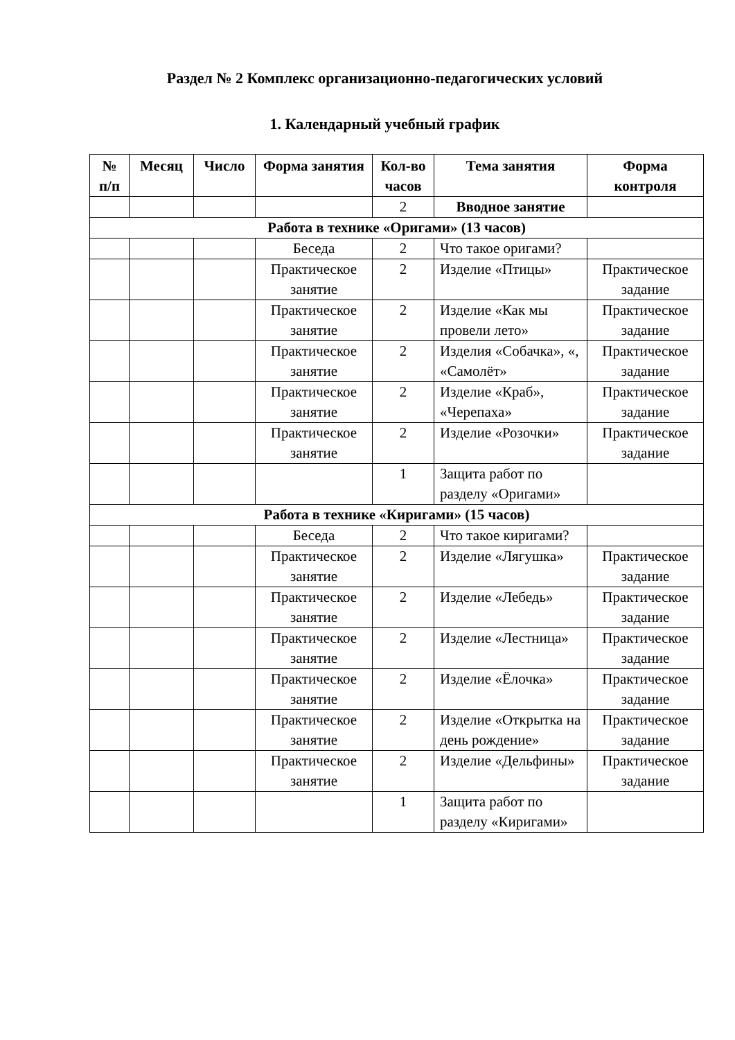Раздел № 2 Комплекс организационно-педагогических условий
1. Календарный учебный график
| № п/п | Месяц | Число | Форма занятия | Кол-во часов | Тема занятия | Форма контроля |
| --- | --- | --- | --- | --- | --- | --- |
| | | | | 2 | Вводное занятие | |
| Работа в технике «Оригами» (13 часов) | | | | | | |
| | | | Беседа | 2 | Что такое оригами? | |
| | | | Практическое занятие | 2 | Изделие «Птицы» | Практическое задание |
| | | | Практическое занятие | 2 | Изделие «Как мы провели лето» | Практическое задание |
| | | | Практическое занятие | 2 | Изделия «Собачка», «, «Самолёт» | Практическое задание |
| | | | Практическое занятие | 2 | Изделие «Краб», «Черепаха» | Практическое задание |
| | | | Практическое занятие | 2 | Изделие «Розочки» | Практическое задание |
| | | | | 1 | Защита работ по разделу «Оригами» | |
| Работа в технике «Киригами» (15 часов) | | | | | | |
| | | | Беседа | 2 | Что такое киригами? | |
| | | | Практическое занятие | 2 | Изделие «Лягушка» | Практическое задание |
| | | | Практическое занятие | 2 | Изделие «Лебедь» | Практическое задание |
| | | | Практическое занятие | 2 | Изделие «Лестница» | Практическое задание |
| | | | Практическое занятие | 2 | Изделие «Ёлочка» | Практическое задание |
| | | | Практическое занятие | 2 | Изделие «Открытка на день рождение» | Практическое задание |
| | | | Практическое занятие | 2 | Изделие «Дельфины» | Практическое задание |
| | | | | 1 | Защита работ по разделу «Киригами» | |